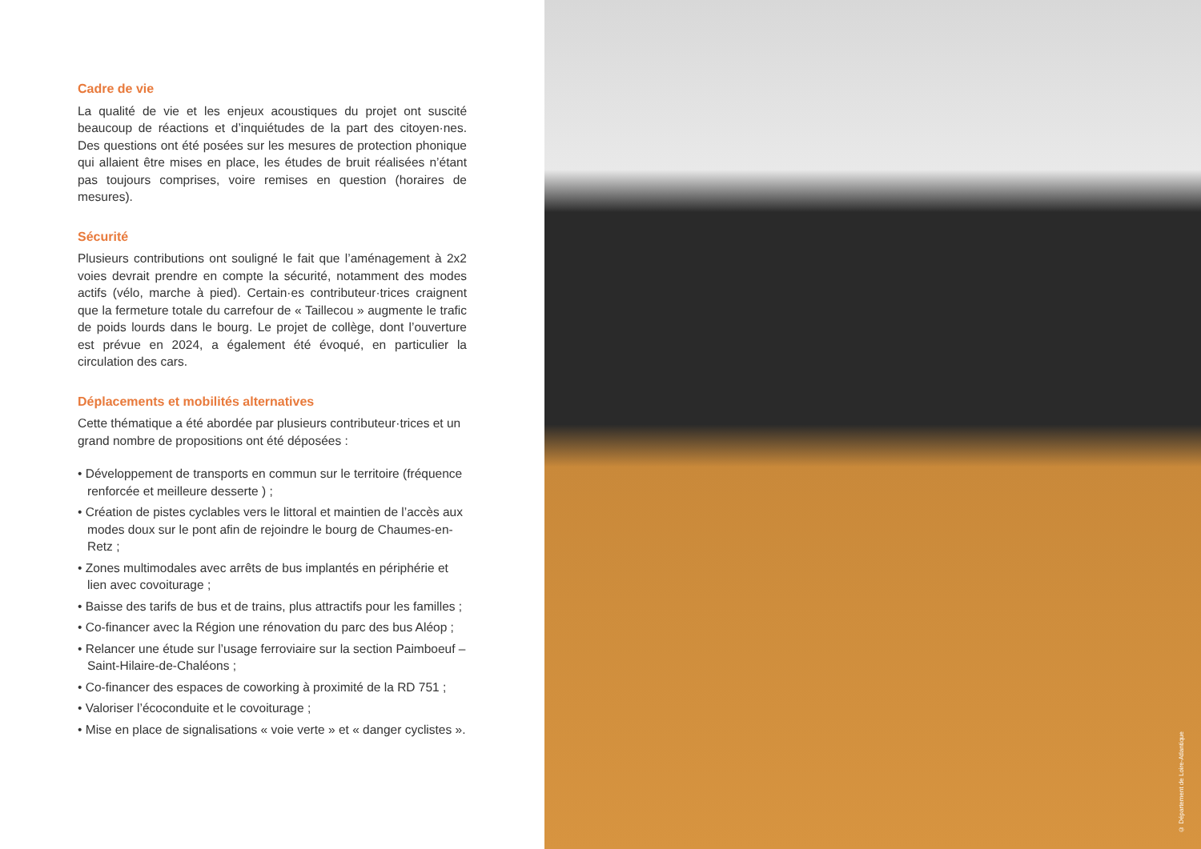Cadre de vie
La qualité de vie et les enjeux acoustiques du projet ont suscité beaucoup de réactions et d’inquiétudes de la part des citoyen·nes. Des questions ont été posées sur les mesures de protection phonique qui allaient être mises en place, les études de bruit réalisées n’étant pas toujours comprises, voire remises en question (horaires de mesures).
Sécurité
Plusieurs contributions ont souligné le fait que l’aménagement à 2x2 voies devrait prendre en compte la sécurité, notamment des modes actifs (vélo, marche à pied). Certain·es contributeur·trices craignent que la fermeture totale du carrefour de « Taillecou » augmente le trafic de poids lourds dans le bourg. Le projet de collège, dont l’ouverture est prévue en 2024, a également été évoqué, en particulier la circulation des cars.
Déplacements et mobilités alternatives
Cette thématique a été abordée par plusieurs contributeur·trices et un grand nombre de propositions ont été déposées :
• Développement de transports en commun sur le territoire (fréquence renforcée et meilleure desserte ) ;
• Création de pistes cyclables vers le littoral et maintien de l’accès aux modes doux sur le pont afin de rejoindre le bourg de Chaumes-en-Retz ;
• Zones multimodales avec arrêts de bus implantés en périphérie et lien avec covoiturage ;
• Baisse des tarifs de bus et de trains, plus attractifs pour les familles ;
• Co-financer avec la Région une rénovation du parc des bus Aléop ;
• Relancer une étude sur l’usage ferroviaire sur la section Paimboeuf – Saint-Hilaire-de-Chaléons ;
• Co-financer des espaces de coworking à proximité de la RD 751 ;
• Valoriser l’écoconduite et le covoiturage ;
• Mise en place de signalisations « voie verte » et « danger cyclistes ».
© Département de Loire-Atlantique